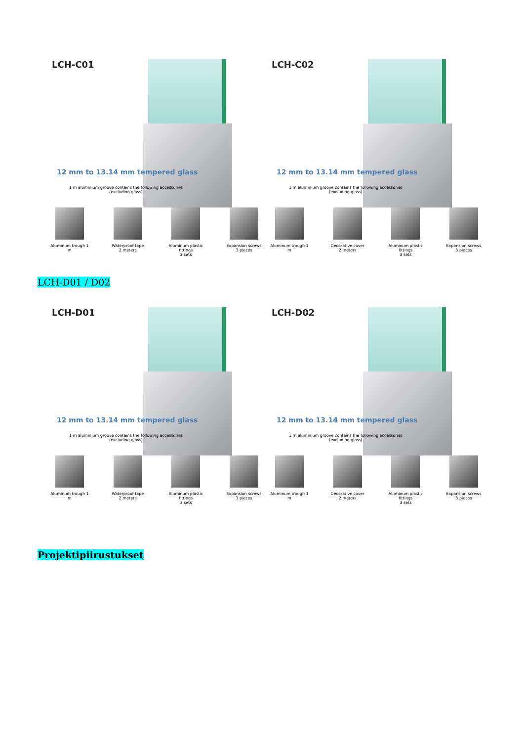LCH-C01
12 mm to 13.14 mm tempered glass
1 m aluminium groove contains the following accessories
(excluding glass)
Aluminum trough 1 m
Waterproof tape
2 meters
Aluminum plastic fittings
3 sets
Expansion screws
3 pieces
LCH-C02
12 mm to 13.14 mm tempered glass
1 m aluminium groove contains the following accessories
(excluding glass)
Aluminum trough 1 m
Decorative cover
2 meters
Aluminum plastic fittings
3 sets
Expansion screws
3 pieces
LCH-D01 / D02
LCH-D01
12 mm to 13.14 mm tempered glass
1 m aluminium groove contains the following accessories
(excluding glass)
Aluminum trough 1 m
Waterproof tape
2 meters
Aluminum plastic fittings
3 sets
Expansion screws
3 pieces
LCH-D02
12 mm to 13.14 mm tempered glass
1 m aluminium groove contains the following accessories
(excluding glass)
Aluminum trough 1 m
Decorative cover
2 meters
Aluminum plastic fittings
3 sets
Expansion screws
3 pieces
Projektipiirustukset